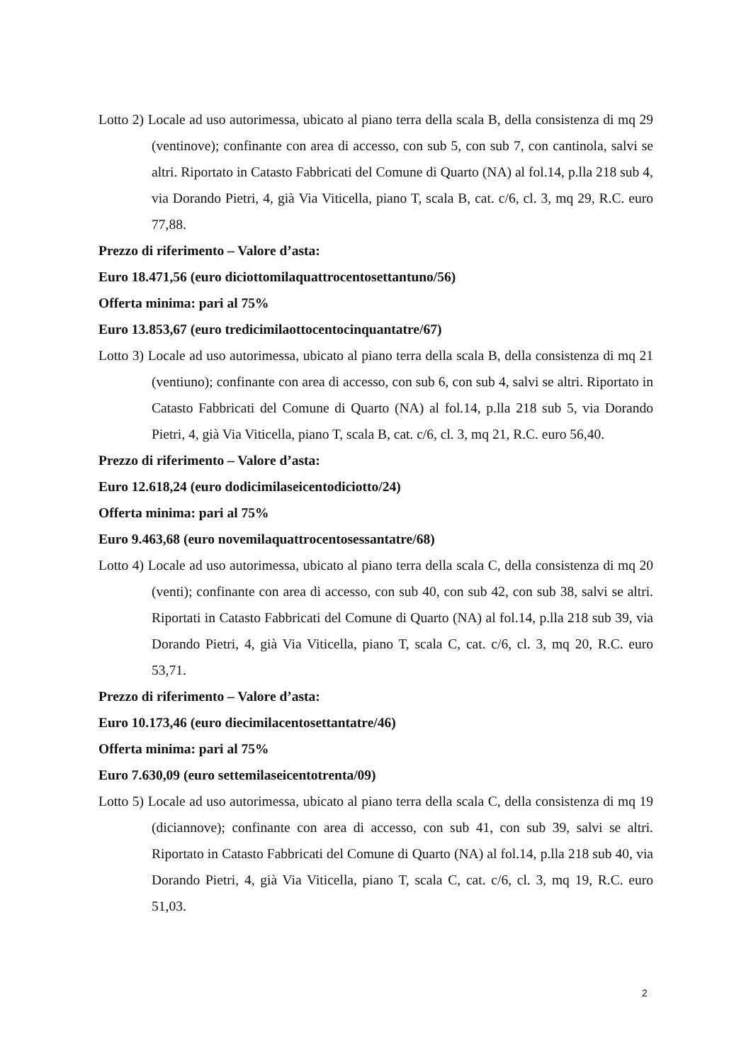Lotto 2) Locale ad uso autorimessa, ubicato al piano terra della scala B, della consistenza di mq 29 (ventinove); confinante con area di accesso, con sub 5, con sub 7, con cantinola, salvi se altri. Riportato in Catasto Fabbricati del Comune di Quarto (NA) al fol.14, p.lla 218 sub 4, via Dorando Pietri, 4, già Via Viticella, piano T, scala B, cat. c/6, cl. 3, mq 29, R.C. euro 77,88.
Prezzo di riferimento – Valore d’asta:
Euro 18.471,56 (euro diciottomilaquattrocentosettantuno/56)
Offerta minima: pari al 75%
Euro 13.853,67 (euro tredicimilaottocentocinquantatre/67)
Lotto 3) Locale ad uso autorimessa, ubicato al piano terra della scala B, della consistenza di mq 21 (ventiuno); confinante con area di accesso, con sub 6, con sub 4, salvi se altri. Riportato in Catasto Fabbricati del Comune di Quarto (NA) al fol.14, p.lla 218 sub 5, via Dorando Pietri, 4, già Via Viticella, piano T, scala B, cat. c/6, cl. 3, mq 21, R.C. euro 56,40.
Prezzo di riferimento – Valore d’asta:
Euro 12.618,24 (euro dodicimilaseicentodiciotto/24)
Offerta minima: pari al 75%
Euro 9.463,68 (euro novemilaquattrocentosessantatre/68)
Lotto 4) Locale ad uso autorimessa, ubicato al piano terra della scala C, della consistenza di mq 20 (venti); confinante con area di accesso, con sub 40, con sub 42, con sub 38, salvi se altri. Riportati in Catasto Fabbricati del Comune di Quarto (NA) al fol.14, p.lla 218 sub 39, via Dorando Pietri, 4, già Via Viticella, piano T, scala C, cat. c/6, cl. 3, mq 20, R.C. euro 53,71.
Prezzo di riferimento – Valore d’asta:
Euro 10.173,46 (euro diecimilacentosettantatre/46)
Offerta minima: pari al 75%
Euro 7.630,09 (euro settemilaseicentotrenta/09)
Lotto 5) Locale ad uso autorimessa, ubicato al piano terra della scala C, della consistenza di mq 19 (diciannove); confinante con area di accesso, con sub 41, con sub 39, salvi se altri. Riportato in Catasto Fabbricati del Comune di Quarto (NA) al fol.14, p.lla 218 sub 40, via Dorando Pietri, 4, già Via Viticella, piano T, scala C, cat. c/6, cl. 3, mq 19, R.C. euro 51,03.
2